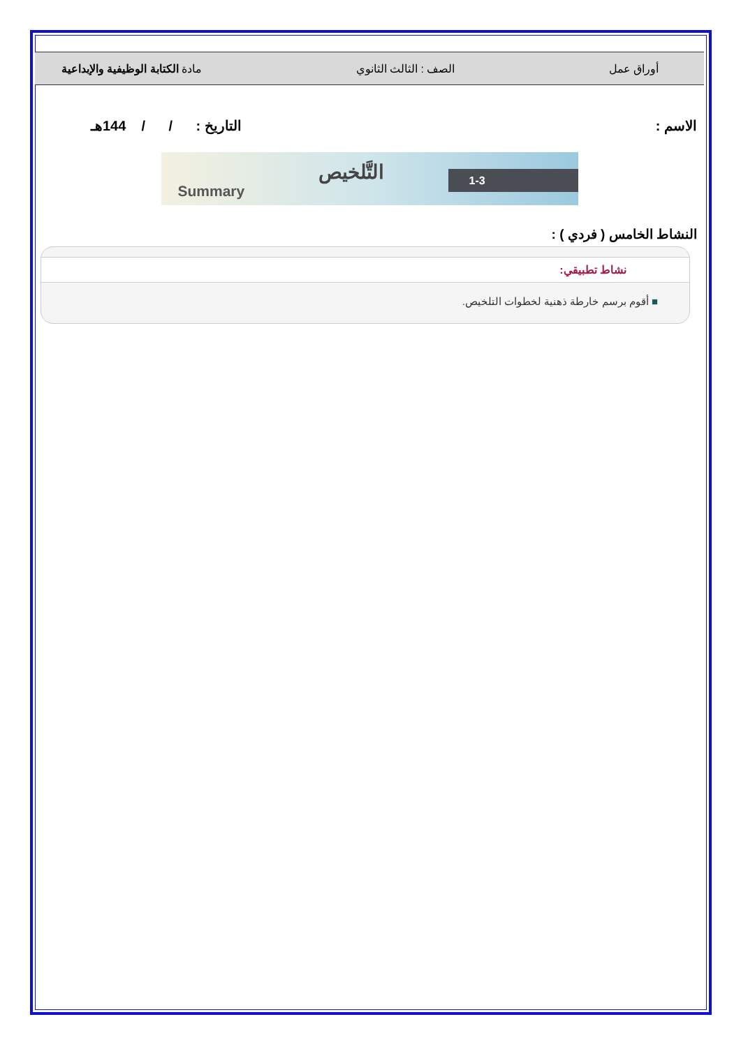أوراق عمل الصف : الثالث الثانوي مادة الكتابة الوظيفية والإبداعية
الاسم : التاريخ : / / 144هـ
Summary
التَّلخيص 1-3
النشاط الخامس ( فردي ) :
نشاط تطبيقي:
■ أقوم برسم خارطة ذهنية لخطوات التلخيص.